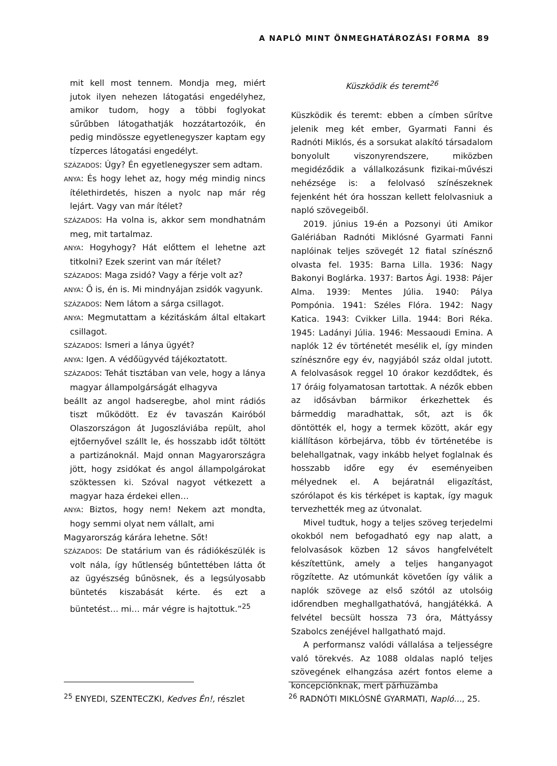A NAPLÓ MINT ÖNMEGHATÁROZÁSI FORMA 89
mit kell most tennem. Mondja meg, miért jutok ilyen nehezen látogatási engedélyhez, amikor tudom, hogy a többi foglyokat sűrűbben látogathatják hozzátartozóik, én pedig mindössze egyetlenegyszer kaptam egy tízperces látogatási engedélyt.
SZÁZADOS: Úgy? Én egyetlenegyszer sem adtam.
ANYA: És hogy lehet az, hogy még mindig nincs ítélethirdetés, hiszen a nyolc nap már rég lejárt. Vagy van már ítélet?
SZÁZADOS: Ha volna is, akkor sem mondhatnám meg, mit tartalmaz.
ANYA: Hogyhogy? Hát előttem el lehetne azt titkolni? Ezek szerint van már ítélet?
SZÁZADOS: Maga zsidó? Vagy a férje volt az?
ANYA: Ő is, én is. Mi mindnyájan zsidók vagyunk.
SZÁZADOS: Nem látom a sárga csillagot.
ANYA: Megmutattam a kézitáskám által eltakart csillagot.
SZÁZADOS: Ismeri a lánya ügyét?
ANYA: Igen. A védőügyvéd tájékoztatott.
SZÁZADOS: Tehát tisztában van vele, hogy a lánya magyar állampolgárságát elhagyva
beállt az angol hadseregbe, ahol mint rádiós tiszt működött. Ez év tavaszán Kairóból Olaszországon át Jugoszláviába repült, ahol ejtőernyővel szállt le, és hosszabb időt töltött a partizánoknál. Majd onnan Magyarországra jött, hogy zsidókat és angol állampolgárokat szöktessen ki. Szóval nagyot vétkezett a magyar haza érdekei ellen…
ANYA: Biztos, hogy nem! Nekem azt mondta, hogy semmi olyat nem vállalt, ami
Magyarország kárára lehetne. Sőt!
SZÁZADOS: De statárium van és rádiókészülék is volt nála, így hűtlenség bűntettében látta őt az ügyészség bűnösnek, és a legsúlyosabb büntetés kiszabását kérte. és ezt a büntetést… mi… már végre is hajtottuk.”<sup>25</sup>
Küszködik és teremt<sup>26</sup>
Küszködik és teremt: ebben a címben sűrítve jelenik meg két ember, Gyarmati Fanni és Radnóti Miklós, és a sorsukat alakító társadalom bonyolult viszonyrendszere, miközben megidéződik a vállalkozásunk fizikai-művészi nehézsége is: a felolvasó színészeknek fejenként hét óra hosszan kellett felolvasniuk a napló szövegeiből.
2019. június 19-én a Pozsonyi úti Amikor Galériában Radnóti Miklósné Gyarmati Fanni naplóinak teljes szövegét 12 fiatal színésznő olvasta fel. 1935: Barna Lilla. 1936: Nagy Bakonyi Boglárka. 1937: Bartos Ági. 1938: Pájer Alma. 1939: Mentes Júlia. 1940: Pálya Pompónia. 1941: Széles Flóra. 1942: Nagy Katica. 1943: Cvikker Lilla. 1944: Bori Réka. 1945: Ladányi Júlia. 1946: Messaoudi Emina. A naplók 12 év történetét mesélik el, így minden színésznőre egy év, nagyjából száz oldal jutott. A felolvasások reggel 10 órakor kezdődtek, és 17 óráig folyamatosan tartottak. A nézők ebben az idősávban bármikor érkezhettek és bármeddig maradhattak, sőt, azt is ők döntötték el, hogy a termek között, akár egy kiállításon körbejárva, több év történetébe is belehallgatnak, vagy inkább helyet foglalnak és hosszabb időre egy év eseményeiben mélyednek el. A bejáratnál eligazítást, szórólapot és kis térképet is kaptak, így maguk tervezhették meg az útvonalat.
Mivel tudtuk, hogy a teljes szöveg terjedelmi okokból nem befogadható egy nap alatt, a felolvasások közben 12 sávos hangfelvételt készítettünk, amely a teljes hanganyagot rögzítette. Az utómunkát követően így válik a naplók szövege az első szótól az utolsóig időrendben meghallgathatóvá, hangjátékká. A felvétel becsült hossza 73 óra, Máttyássy Szabolcs zenéjével hallgatható majd.
A performansz valódi vállalása a teljességre való törekvés. Az 1088 oldalas napló teljes szövegének elhangzása azért fontos eleme a koncepciónknak, mert párhuzamba
<sup>25</sup> ENYEDI, SZENTECZKI, Kedves Én!, részlet <sup>26</sup> RADNÓTI MIKLÓSNÉ GYARMATI, Napló…, 25.